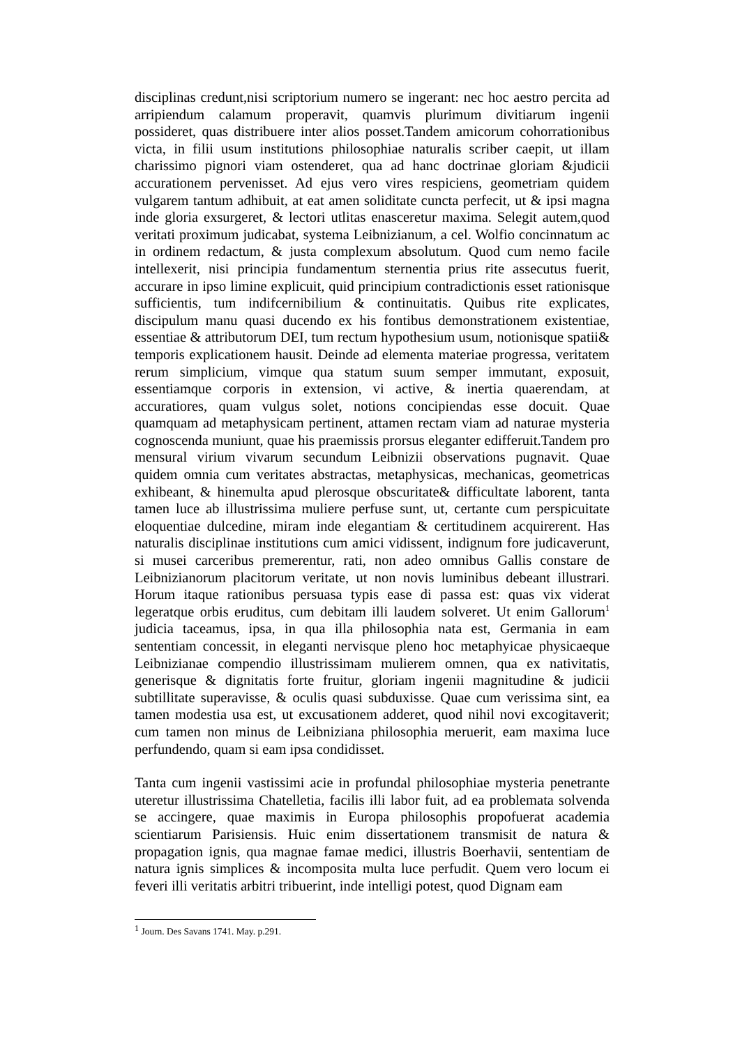disciplinas credunt,nisi scriptorium numero se ingerant: nec hoc aestro percita ad arripiendum calamum properavit, quamvis plurimum divitiarum ingenii possideret, quas distribuere inter alios posset.Tandem amicorum cohorrationibus victa, in filii usum institutions philosophiae naturalis scriber caepit, ut illam charissimo pignori viam ostenderet, qua ad hanc doctrinae gloriam &judicii accurationem pervenisset. Ad ejus vero vires respiciens, geometriam quidem vulgarem tantum adhibuit, at eat amen soliditate cuncta perfecit, ut & ipsi magna inde gloria exsurgeret, & lectori utlitas enasceretur maxima. Selegit autem,quod veritati proximum judicabat, systema Leibnizianum, a cel. Wolfio concinnatum ac in ordinem redactum, & justa complexum absolutum. Quod cum nemo facile intellexerit, nisi principia fundamentum sternentia prius rite assecutus fuerit, accurare in ipso limine explicuit, quid principium contradictionis esset rationisque sufficientis, tum indifcernibilium & continuitatis. Quibus rite explicates, discipulum manu quasi ducendo ex his fontibus demonstrationem existentiae, essentiae & attributorum DEI, tum rectum hypothesium usum, notionisque spatii& temporis explicationem hausit. Deinde ad elementa materiae progressa, veritatem rerum simplicium, vimque qua statum suum semper immutant, exposuit, essentiamque corporis in extension, vi active, & inertia quaerendam, at accuratiores, quam vulgus solet, notions concipiendas esse docuit. Quae quamquam ad metaphysicam pertinent, attamen rectam viam ad naturae mysteria cognoscenda muniunt, quae his praemissis prorsus eleganter edifferuit.Tandem pro mensural virium vivarum secundum Leibnizii observations pugnavit. Quae quidem omnia cum veritates abstractas, metaphysicas, mechanicas, geometricas exhibeant, & hinemulta apud plerosque obscuritate& difficultate laborent, tanta tamen luce ab illustrissima muliere perfuse sunt, ut, certante cum perspicuitate eloquentiae dulcedine, miram inde elegantiam & certitudinem acquirerent. Has naturalis disciplinae institutions cum amici vidissent, indignum fore judicaverunt, si musei carceribus premerentur, rati, non adeo omnibus Gallis constare de Leibnizianorum placitorum veritate, ut non novis luminibus debeant illustrari. Horum itaque rationibus persuasa typis ease di passa est: quas vix viderat legeratque orbis eruditus, cum debitam illi laudem solveret. Ut enim Gallorum<sup>1</sup> judicia taceamus, ipsa, in qua illa philosophia nata est, Germania in eam sententiam concessit, in eleganti nervisque pleno hoc metaphyicae physicaeque Leibnizianae compendio illustrissimam mulierem omnen, qua ex nativitatis, generisque & dignitatis forte fruitur, gloriam ingenii magnitudine & judicii subtillitate superavisse, & oculis quasi subduxisse. Quae cum verissima sint, ea tamen modestia usa est, ut excusationem adderet, quod nihil novi excogitaverit; cum tamen non minus de Leibniziana philosophia meruerit, eam maxima luce perfundendo, quam si eam ipsa condidisset.
Tanta cum ingenii vastissimi acie in profundal philosophiae mysteria penetrante uteretur illustrissima Chatelletia, facilis illi labor fuit, ad ea problemata solvenda se accingere, quae maximis in Europa philosophis propofuerat academia scientiarum Parisiensis. Huic enim dissertationem transmisit de natura & propagation ignis, qua magnae famae medici, illustris Boerhavii, sententiam de natura ignis simplices & incomposita multa luce perfudit. Quem vero locum ei feveri illi veritatis arbitri tribuerint, inde intelligi potest, quod Dignam eam
<sup>1</sup> Journ. Des Savans 1741. May. p.291.